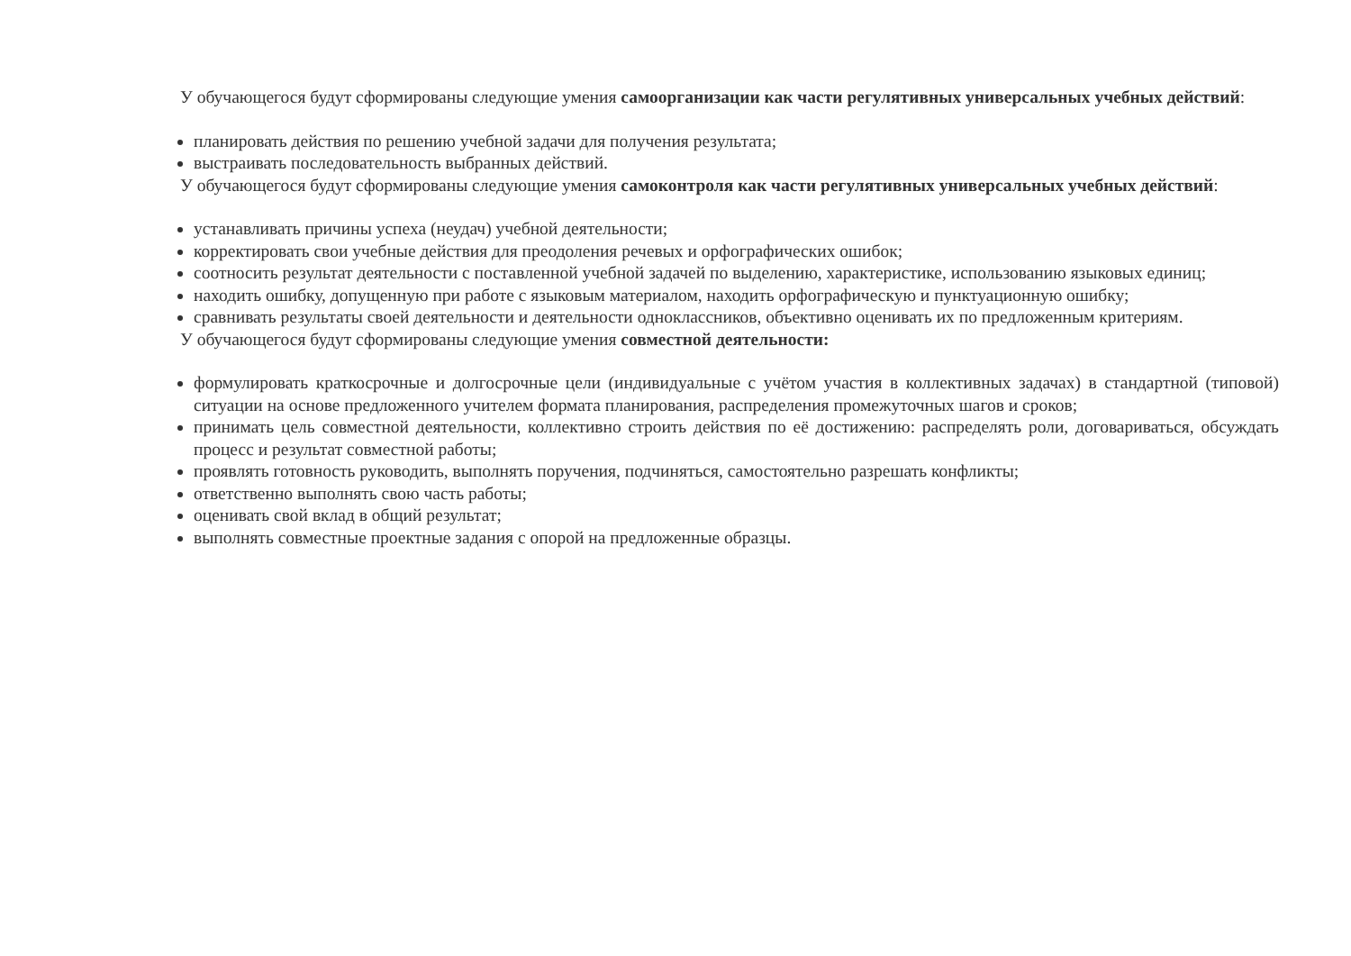У обучающегося будут сформированы следующие умения самоорганизации как части регулятивных универсальных учебных действий:
планировать действия по решению учебной задачи для получения результата;
выстраивать последовательность выбранных действий.
У обучающегося будут сформированы следующие умения самоконтроля как части регулятивных универсальных учебных действий:
устанавливать причины успеха (неудач) учебной деятельности;
корректировать свои учебные действия для преодоления речевых и орфографических ошибок;
соотносить результат деятельности с поставленной учебной задачей по выделению, характеристике, использованию языковых единиц;
находить ошибку, допущенную при работе с языковым материалом, находить орфографическую и пунктуационную ошибку;
сравнивать результаты своей деятельности и деятельности одноклассников, объективно оценивать их по предложенным критериям.
У обучающегося будут сформированы следующие умения совместной деятельности:
формулировать краткосрочные и долгосрочные цели (индивидуальные с учётом участия в коллективных задачах) в стандартной (типовой) ситуации на основе предложенного учителем формата планирования, распределения промежуточных шагов и сроков;
принимать цель совместной деятельности, коллективно строить действия по её достижению: распределять роли, договариваться, обсуждать процесс и результат совместной работы;
проявлять готовность руководить, выполнять поручения, подчиняться, самостоятельно разрешать конфликты;
ответственно выполнять свою часть работы;
оценивать свой вклад в общий результат;
выполнять совместные проектные задания с опорой на предложенные образцы.